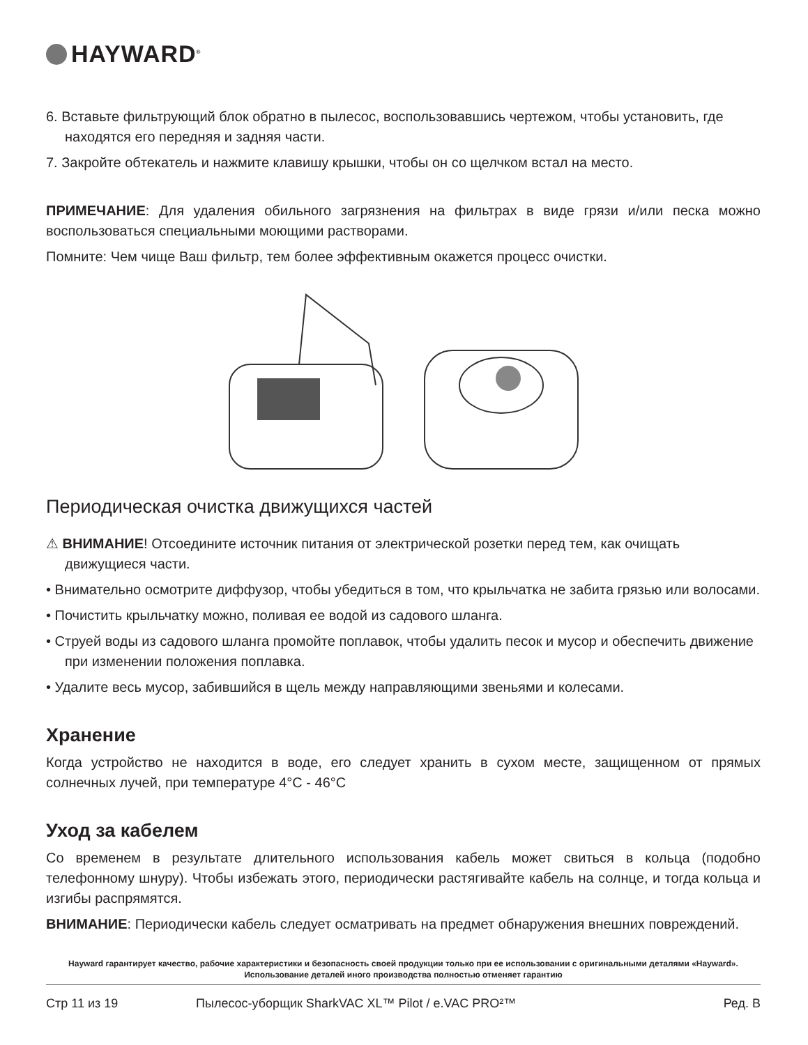HAYWARD<sup>®</sup>
6. Вставьте фильтрующий блок обратно в пылесос, воспользовавшись чертежом, чтобы установить, где находятся его передняя и задняя части.
7. Закройте обтекатель и нажмите клавишу крышки, чтобы он со щелчком встал на место.
ПРИМЕЧАНИЕ: Для удаления обильного загрязнения на фильтрах в виде грязи и/или песка можно воспользоваться специальными моющими растворами.
Помните: Чем чище Ваш фильтр, тем более эффективным окажется процесс очистки.
Периодическая очистка движущихся частей
⚠ ВНИМАНИЕ! Отсоедините источник питания от электрической розетки перед тем, как очищать движущиеся части.
• Внимательно осмотрите диффузор, чтобы убедиться в том, что крыльчатка не забита грязью или волосами.
• Почистить крыльчатку можно, поливая ее водой из садового шланга.
• Струей воды из садового шланга промойте поплавок, чтобы удалить песок и мусор и обеспечить движение при изменении положения поплавка.
• Удалите весь мусор, забившийся в щель между направляющими звеньями и колесами.
Хранение
Когда устройство не находится в воде, его следует хранить в сухом месте, защищенном от прямых солнечных лучей, при температуре 4°C - 46°C
Уход за кабелем
Со временем в результате длительного использования кабель может свиться в кольца (подобно телефонному шнуру). Чтобы избежать этого, периодически растягивайте кабель на солнце, и тогда кольца и изгибы распрямятся.
ВНИМАНИЕ: Периодически кабель следует осматривать на предмет обнаружения внешних повреждений.
Hayward гарантирует качество, рабочие характеристики и безопасность своей продукции только при ее использовании с оригинальными деталями «Hayward». Использование деталей иного производства полностью отменяет гарантию
Стр 11 из 19 Пылесос-уборщик SharkVAC XL™ Pilot / e.VAC PRO²™ Ред. B